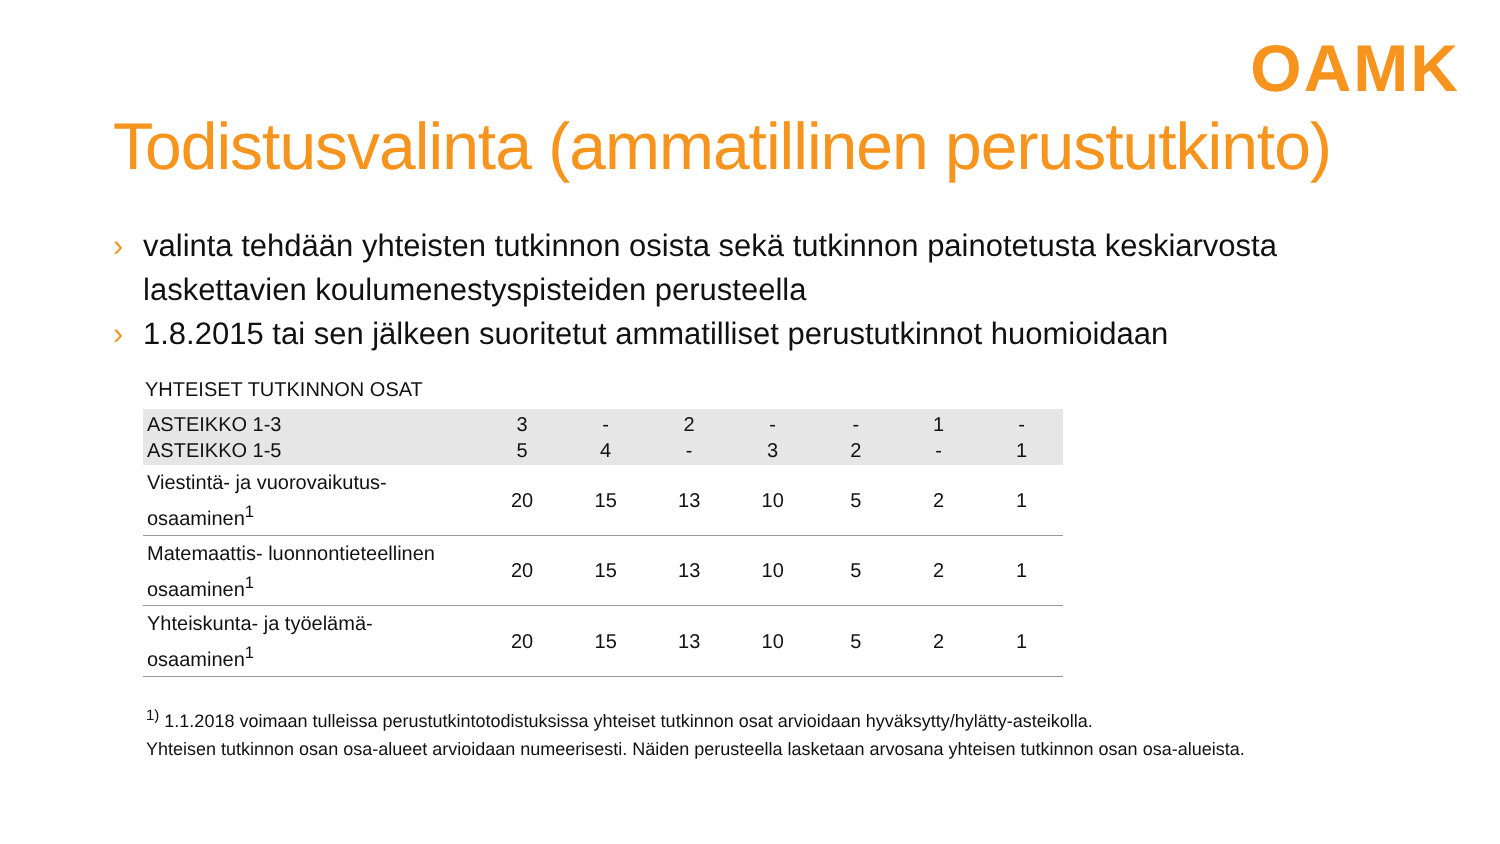OAMK
Todistusvalinta (ammatillinen perustutkinto)
› valinta tehdään yhteisten tutkinnon osista sekä tutkinnon painotetusta keskiarvosta laskettavien koulumenestyspisteiden perusteella
› 1.8.2015 tai sen jälkeen suoritetut ammatilliset perustutkinnot huomioidaan
YHTEISET TUTKINNON OSAT
| ASTEIKKO 1-3 ASTEIKKO 1-5 | 3 5 | - 4 | 2 - | - 3 | - 2 | 1 - | - 1 |
| Viestintä- ja vuorovaikutus- osaaminen<sup>1</sup> | 20 | 15 | 13 | 10 | 5 | 2 | 1 |
| Matemaattis- luonnontieteellinen osaaminen<sup>1</sup> | 20 | 15 | 13 | 10 | 5 | 2 | 1 |
| Yhteiskunta- ja työelämä- osaaminen<sup>1</sup> | 20 | 15 | 13 | 10 | 5 | 2 | 1 |
<sup>1)</sup> 1.1.2018 voimaan tulleissa perustutkintotodistuksissa yhteiset tutkinnon osat arvioidaan hyväksytty/hylätty-asteikolla.
Yhteisen tutkinnon osan osa-alueet arvioidaan numeerisesti. Näiden perusteella lasketaan arvosana yhteisen tutkinnon osan osa-alueista.